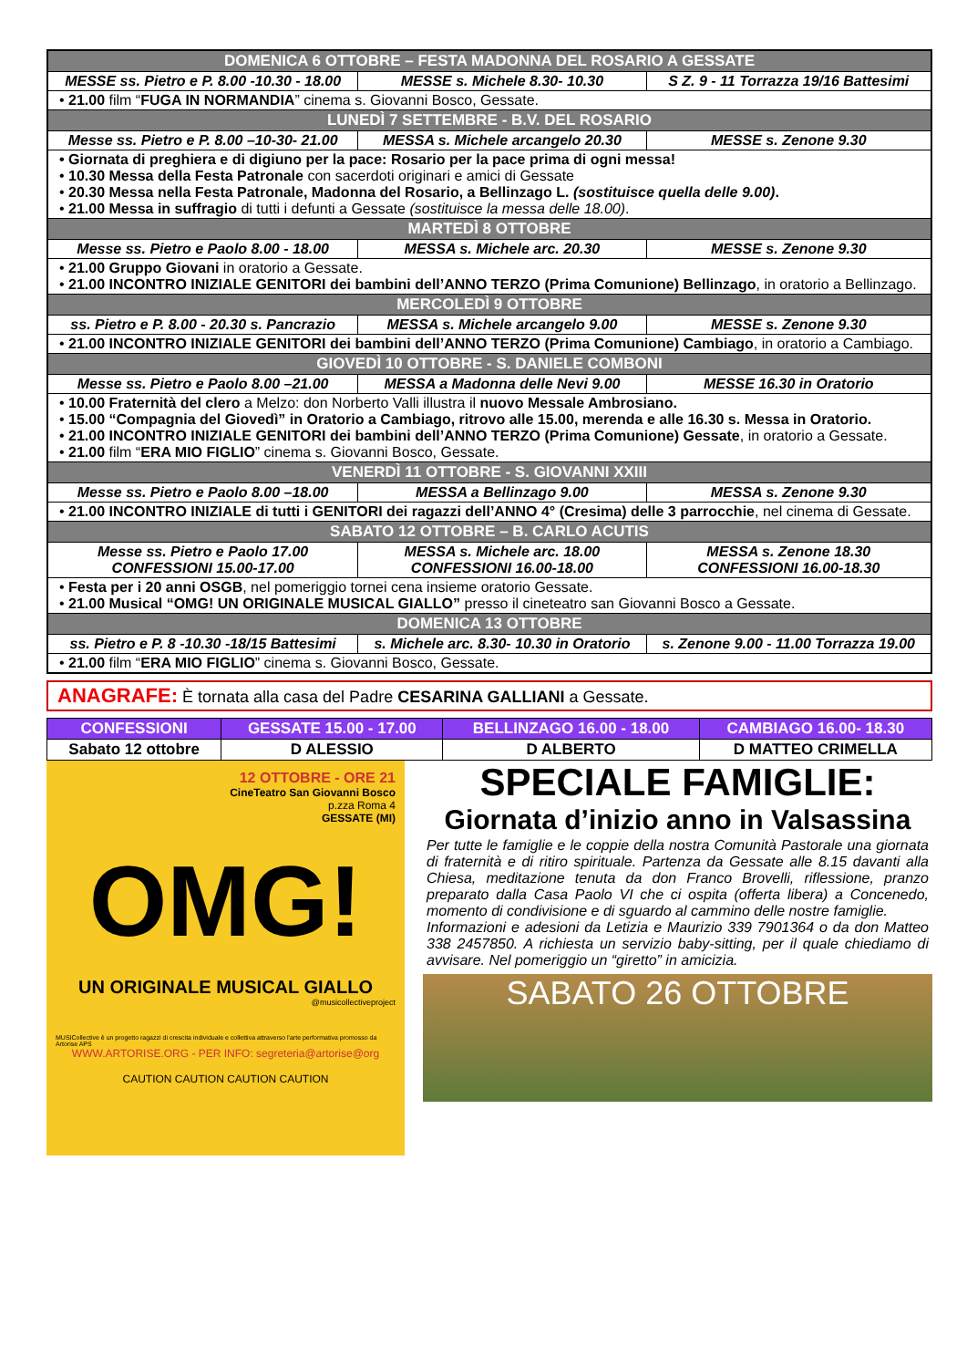| DOMENICA 6 OTTOBRE – FESTA MADONNA DEL ROSARIO A GESSATE | | |
| --- | --- | --- |
| MESSE ss. Pietro e P. 8.00 -10.30 - 18.00 | MESSE s. Michele 8.30- 10.30 | S Z. 9 - 11 Torrazza 19/16 Battesimi |
| • 21.00 film “ FUGA IN NORMANDIA ” cinema s. Giovanni Bosco, Gessate. | | |
| LUNEDÌ 7 SETTEMBRE - B.V. DEL ROSARIO | | |
| Messe ss. Pietro e P. 8.00 –10-30- 21.00 | MESSA s. Michele arcangelo 20.30 | MESSE s. Zenone 9.30 |
| • Giornata di preghiera e di digiuno per la pace: Rosario per la pace prima di ogni messa! • 10.30 Messa della Festa Patronale con sacerdoti originari e amici di Gessate • 20.30 Messa nella Festa Patronale, Madonna del Rosario, a Bellinzago L. (sostituisce quella delle 9.00) . • 21.00 Messa in suffragio di tutti i defunti a Gessate (sostituisce la messa delle 18.00) . | | |
| MARTEDÌ 8 OTTOBRE | | |
| Messe ss. Pietro e Paolo 8.00 - 18.00 | MESSA s. Michele arc. 20.30 | MESSE s. Zenone 9.30 |
| • 21.00 Gruppo Giovani in oratorio a Gessate. • 21.00 INCONTRO INIZIALE GENITORI dei bambini dell’ANNO TERZO (Prima Comunione) Bellinzago , in oratorio a Bellinzago. | | |
| MERCOLEDÌ 9 OTTOBRE | | |
| ss. Pietro e P. 8.00 - 20.30 s. Pancrazio | MESSA s. Michele arcangelo 9.00 | MESSE s. Zenone 9.30 |
| • 21.00 INCONTRO INIZIALE GENITORI dei bambini dell’ANNO TERZO (Prima Comunione) Cambiago , in oratorio a Cambiago. | | |
| GIOVEDÌ 10 OTTOBRE - S. DANIELE COMBONI | | |
| Messe ss. Pietro e Paolo 8.00 –21.00 | MESSA a Madonna delle Nevi 9.00 | MESSE 16.30 in Oratorio |
| • 10.00 Fraternità del clero a Melzo: don Norberto Valli illustra il nuovo Messale Ambrosiano. • 15.00 “Compagnia del Giovedì” in Oratorio a Cambiago, ritrovo alle 15.00, merenda e alle 16.30 s. Messa in Oratorio. • 21.00 INCONTRO INIZIALE GENITORI dei bambini dell’ANNO TERZO (Prima Comunione) Gessate , in oratorio a Gessate. • 21.00 film “ ERA MIO FIGLIO ” cinema s. Giovanni Bosco, Gessate. | | |
| VENERDÌ 11 OTTOBRE - S. GIOVANNI XXIII | | |
| Messe ss. Pietro e Paolo 8.00 –18.00 | MESSA a Bellinzago 9.00 | MESSA s. Zenone 9.30 |
| • 21.00 INCONTRO INIZIALE di tutti i GENITORI dei ragazzi dell’ANNO 4° (Cresima) delle 3 parrocchie , nel cinema di Gessate. | | |
| SABATO 12 OTTOBRE – B. CARLO ACUTIS | | |
| Messe ss. Pietro e Paolo 17.00 CONFESSIONI 15.00-17.00 | MESSA s. Michele arc. 18.00 CONFESSIONI 16.00-18.00 | MESSA s. Zenone 18.30 CONFESSIONI 16.00-18.30 |
| • Festa per i 20 anni OSGB , nel pomeriggio tornei cena insieme oratorio Gessate. • 21.00 Musical “OMG! UN ORIGINALE MUSICAL GIALLO” presso il cineteatro san Giovanni Bosco a Gessate. | | |
| DOMENICA 13 OTTOBRE | | |
| ss. Pietro e P. 8 -10.30 -18/15 Battesimi | s. Michele arc. 8.30- 10.30 in Oratorio | s. Zenone 9.00 - 11.00 Torrazza 19.00 |
| • 21.00 film “ ERA MIO FIGLIO ” cinema s. Giovanni Bosco, Gessate. | | |
ANAGRAFE: È tornata alla casa del Padre CESARINA GALLIANI a Gessate.
| CONFESSIONI | GESSATE 15.00 - 17.00 | BELLINZAGO 16.00 - 18.00 | CAMBIAGO 16.00- 18.30 |
| --- | --- | --- | --- |
| Sabato 12 ottobre | D ALESSIO | D ALBERTO | D MATTEO CRIMELLA |
12 OTTOBRE - ORE 21
CineTeatro San Giovanni Bosco
p.zza Roma 4
GESSATE (MI)
OMG!
UN ORIGINALE MUSICAL GIALLO
@musicollectiveproject
MUSICollective è un progetto ragazzi di crescita individuale e collettiva attraverso l'arte performativa promosso da Artorise APS
WWW.ARTORISE.ORG - PER INFO: segreteria@artorise@org
CAUTION CAUTION CAUTION CAUTION
SPECIALE FAMIGLIE:
Giornata d’inizio anno in Valsassina
Per tutte le famiglie e le coppie della nostra Comunità Pastorale una giornata di fraternità e di ritiro spirituale. Partenza da Gessate alle 8.15 davanti alla Chiesa, meditazione tenuta da don Franco Brovelli, riflessione, pranzo preparato dalla Casa Paolo VI che ci ospita (offerta libera) a Concenedo, momento di condivisione e di sguardo al cammino delle nostre famiglie.
Informazioni e adesioni da Letizia e Maurizio 339 7901364 o da don Matteo 338 2457850. A richiesta un servizio baby-sitting, per il quale chiediamo di avvisare. Nel pomeriggio un “giretto” in amicizia.
SABATO 26 OTTOBRE